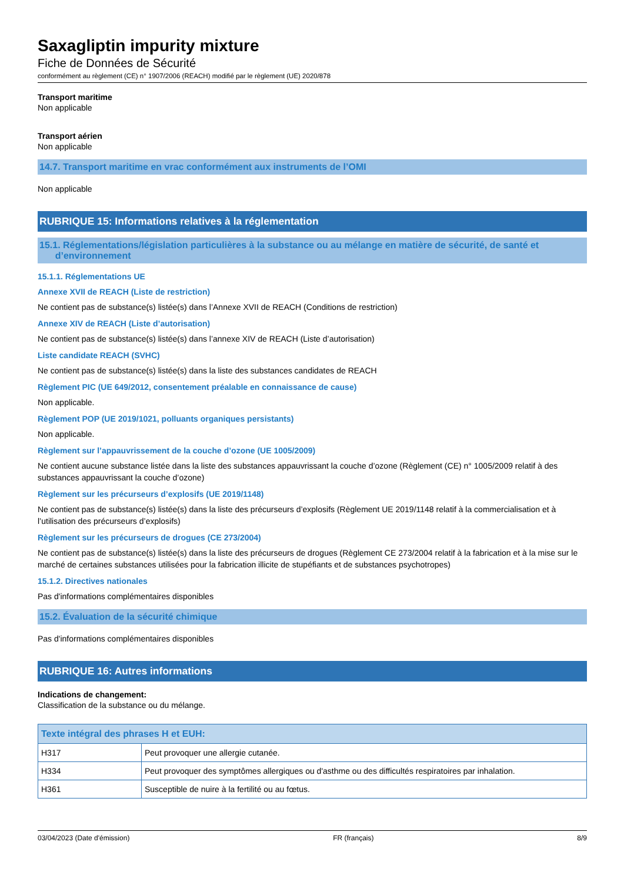Saxagliptin impurity mixture
Fiche de Données de Sécurité
conformément au règlement (CE) n° 1907/2006 (REACH) modifié par le règlement (UE) 2020/878
Transport maritime
Non applicable
Transport aérien
Non applicable
14.7. Transport maritime en vrac conformément aux instruments de l’OMI
Non applicable
RUBRIQUE 15: Informations relatives à la réglementation
15.1. Réglementations/législation particulières à la substance ou au mélange en matière de sécurité, de santé et
d’environnement
15.1.1. Réglementations UE
Annexe XVII de REACH (Liste de restriction)
Ne contient pas de substance(s) listée(s) dans l’Annexe XVII de REACH (Conditions de restriction)
Annexe XIV de REACH (Liste d’autorisation)
Ne contient pas de substance(s) listée(s) dans l’annexe XIV de REACH (Liste d’autorisation)
Liste candidate REACH (SVHC)
Ne contient pas de substance(s) listée(s) dans la liste des substances candidates de REACH
Règlement PIC (UE 649/2012, consentement préalable en connaissance de cause)
Non applicable.
Règlement POP (UE 2019/1021, polluants organiques persistants)
Non applicable.
Règlement sur l’appauvrissement de la couche d’ozone (UE 1005/2009)
Ne contient aucune substance listée dans la liste des substances appauvrissant la couche d’ozone (Règlement (CE) n° 1005/2009 relatif à des substances appauvrissant la couche d’ozone)
Règlement sur les précurseurs d’explosifs (UE 2019/1148)
Ne contient pas de substance(s) listée(s) dans la liste des précurseurs d’explosifs (Règlement UE 2019/1148 relatif à la commercialisation et à l’utilisation des précurseurs d’explosifs)
Règlement sur les précurseurs de drogues (CE 273/2004)
Ne contient pas de substance(s) listée(s) dans la liste des précurseurs de drogues (Règlement CE 273/2004 relatif à la fabrication et à la mise sur le marché de certaines substances utilisées pour la fabrication illicite de stupéfiants et de substances psychotropes)
15.1.2. Directives nationales
Pas d'informations complémentaires disponibles
15.2. Évaluation de la sécurité chimique
Pas d'informations complémentaires disponibles
RUBRIQUE 16: Autres informations
Indications de changement:
Classification de la substance ou du mélange.
| Texte intégral des phrases H et EUH: | |
| --- | --- |
| H317 | Peut provoquer une allergie cutanée. |
| H334 | Peut provoquer des symptômes allergiques ou d'asthme ou des difficultés respiratoires par inhalation. |
| H361 | Susceptible de nuire à la fertilité ou au fœtus. |
03/04/2023 (Date d'émission) FR (français) 8/9